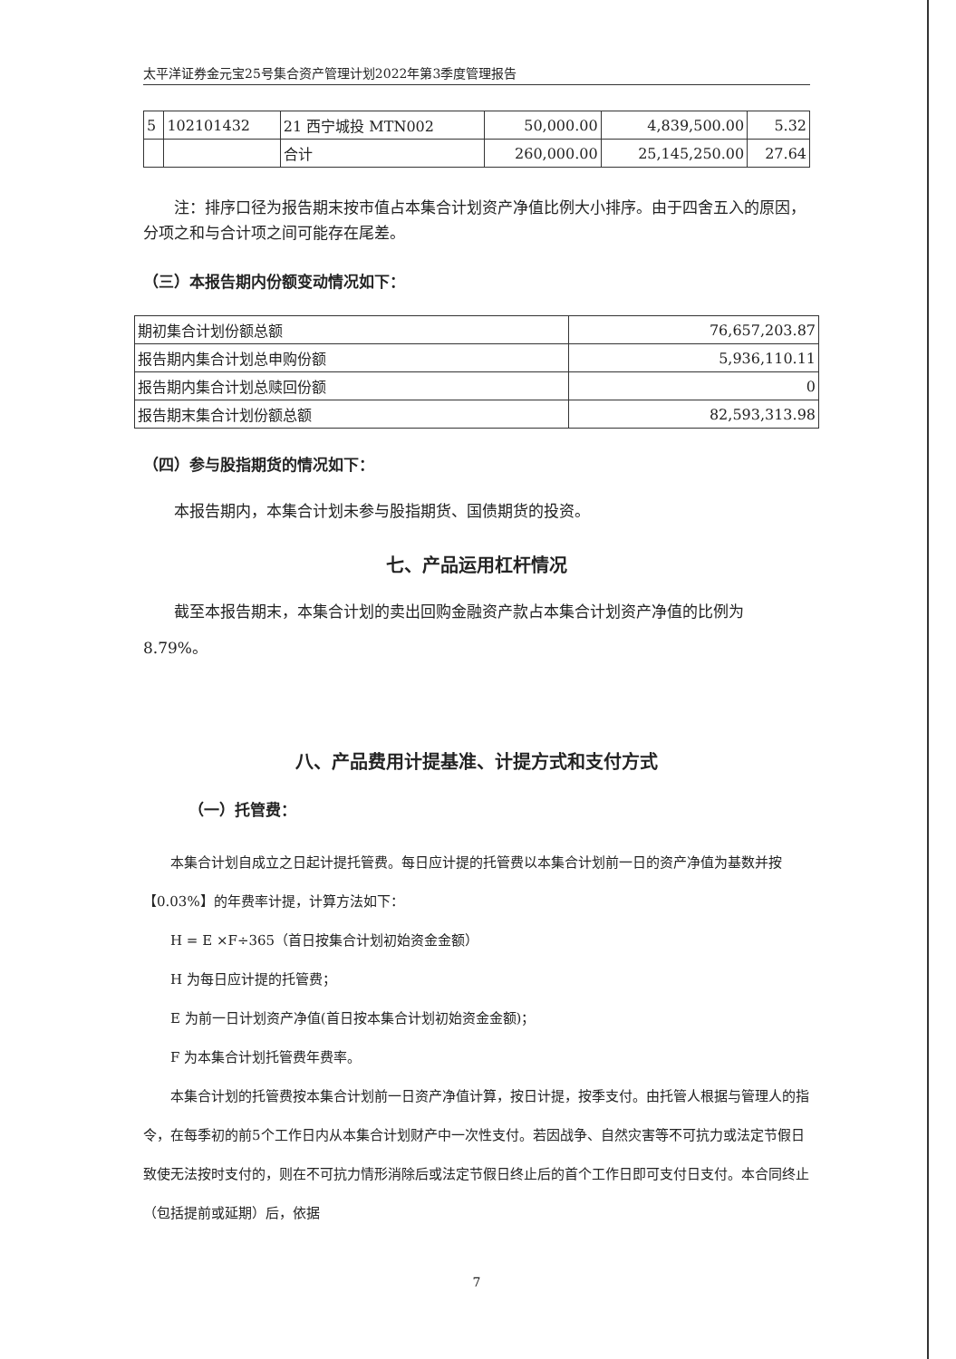太平洋证券金元宝25号集合资产管理计划2022年第3季度管理报告
| 5 | 102101432 | 21 西宁城投 MTN002 | 50,000.00 | 4,839,500.00 | 5.32 |
| | | 合计 | 260,000.00 | 25,145,250.00 | 27.64 |
注：排序口径为报告期末按市值占本集合计划资产净值比例大小排序。由于四舍五入的原因，分项之和与合计项之间可能存在尾差。
（三）本报告期内份额变动情况如下：
| 期初集合计划份额总额 | 76,657,203.87 |
| 报告期内集合计划总申购份额 | 5,936,110.11 |
| 报告期内集合计划总赎回份额 | 0 |
| 报告期末集合计划份额总额 | 82,593,313.98 |
（四）参与股指期货的情况如下：
本报告期内，本集合计划未参与股指期货、国债期货的投资。
七、产品运用杠杆情况
截至本报告期末，本集合计划的卖出回购金融资产款占本集合计划资产净值的比例为 8.79%。
八、产品费用计提基准、计提方式和支付方式
（一）托管费：
本集合计划自成立之日起计提托管费。每日应计提的托管费以本集合计划前一日的资产净值为基数并按【0.03%】的年费率计提，计算方法如下：
H = E ×F÷365（首日按集合计划初始资金金额）
H 为每日应计提的托管费；
E 为前一日计划资产净值(首日按本集合计划初始资金金额)；
F 为本集合计划托管费年费率。
本集合计划的托管费按本集合计划前一日资产净值计算，按日计提，按季支付。由托管人根据与管理人的指令，在每季初的前5个工作日内从本集合计划财产中一次性支付。若因战争、自然灾害等不可抗力或法定节假日致使无法按时支付的，则在不可抗力情形消除后或法定节假日终止后的首个工作日即可支付日支付。本合同终止（包括提前或延期）后，依据
7